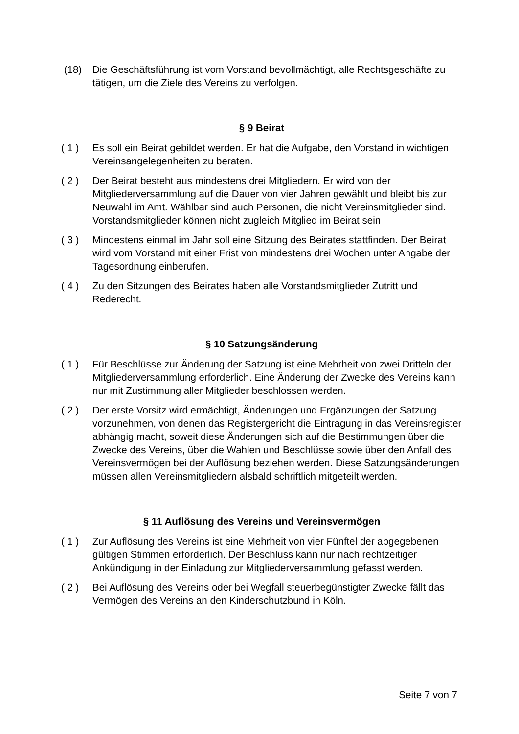(18) Die Geschäftsführung ist vom Vorstand bevollmächtigt, alle Rechtsgeschäfte zu tätigen, um die Ziele des Vereins zu verfolgen.
§ 9 Beirat
( 1 ) Es soll ein Beirat gebildet werden. Er hat die Aufgabe, den Vorstand in wichtigen Vereinsangelegenheiten zu beraten.
( 2 ) Der Beirat besteht aus mindestens drei Mitgliedern. Er wird von der Mitgliederversammlung auf die Dauer von vier Jahren gewählt und bleibt bis zur Neuwahl im Amt. Wählbar sind auch Personen, die nicht Vereinsmitglieder sind. Vorstandsmitglieder können nicht zugleich Mitglied im Beirat sein
( 3 ) Mindestens einmal im Jahr soll eine Sitzung des Beirates stattfinden. Der Beirat wird vom Vorstand mit einer Frist von mindestens drei Wochen unter Angabe der Tagesordnung einberufen.
( 4 ) Zu den Sitzungen des Beirates haben alle Vorstandsmitglieder Zutritt und Rederecht.
§ 10 Satzungsänderung
( 1 ) Für Beschlüsse zur Änderung der Satzung ist eine Mehrheit von zwei Dritteln der Mitgliederversammlung erforderlich. Eine Änderung der Zwecke des Vereins kann nur mit Zustimmung aller Mitglieder beschlossen werden.
( 2 ) Der erste Vorsitz wird ermächtigt, Änderungen und Ergänzungen der Satzung vorzunehmen, von denen das Registergericht die Eintragung in das Vereinsregister abhängig macht, soweit diese Änderungen sich auf die Bestimmungen über die Zwecke des Vereins, über die Wahlen und Beschlüsse sowie über den Anfall des Vereinsvermögen bei der Auflösung beziehen werden. Diese Satzungsänderungen müssen allen Vereinsmitgliedern alsbald schriftlich mitgeteilt werden.
§ 11 Auflösung des Vereins und Vereinsvermögen
( 1 ) Zur Auflösung des Vereins ist eine Mehrheit von vier Fünftel der abgegebenen gültigen Stimmen erforderlich. Der Beschluss kann nur nach rechtzeitiger Ankündigung in der Einladung zur Mitgliederversammlung gefasst werden.
( 2 ) Bei Auflösung des Vereins oder bei Wegfall steuerbegünstigter Zwecke fällt das Vermögen des Vereins an den Kinderschutzbund in Köln.
Seite 7 von 7